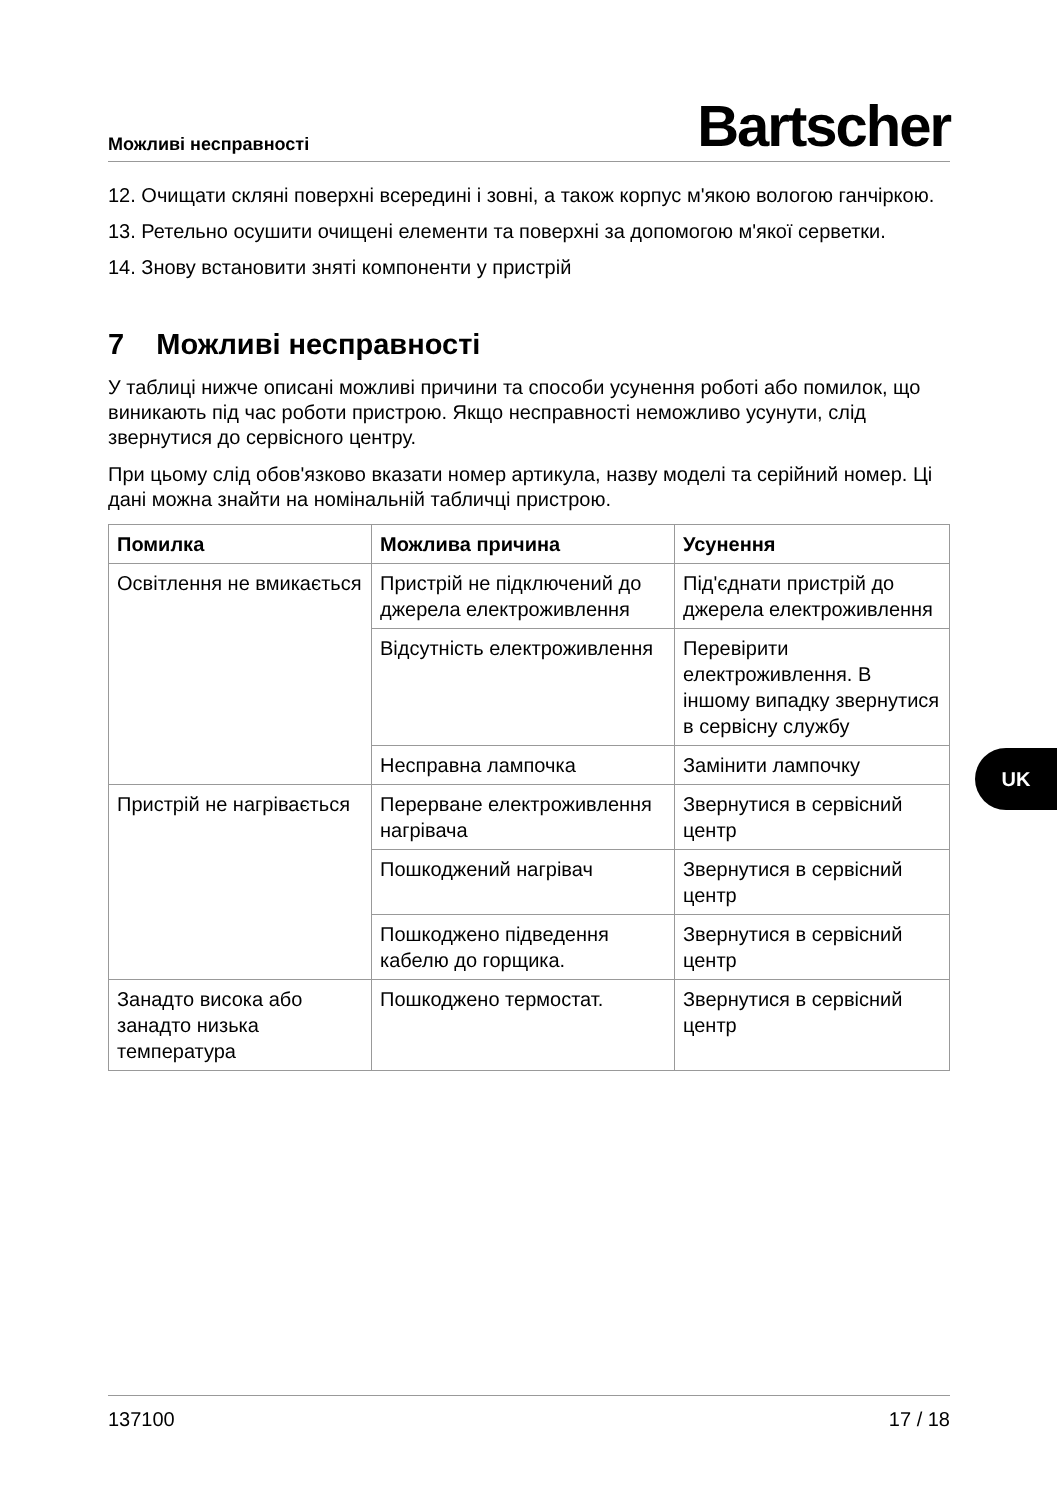Можливі несправності Bartscher
12. Очищати скляні поверхні всередині і зовні, а також корпус м'якою вологою ганчіркою.
13. Ретельно осушити очищені елементи та поверхні за допомогою м'якої серветки.
14. Знову встановити зняті компоненти у пристрій
7 Можливі несправності
У таблиці нижче описані можливі причини та способи усунення роботі або помилок, що виникають під час роботи пристрою. Якщо несправності неможливо усунути, слід звернутися до сервісного центру.
При цьому слід обов'язково вказати номер артикула, назву моделі та серійний номер. Ці дані можна знайти на номінальній табличці пристрою.
| Помилка | Можлива причина | Усунення |
| --- | --- | --- |
| Освітлення не вмикається | Пристрій не підключений до джерела електроживлення | Під'єднати пристрій до джерела електроживлення |
| | Відсутність електроживлення | Перевірити електроживлення. В іншому випадку звернутися в сервісну службу |
| | Несправна лампочка | Замінити лампочку |
| Пристрій не нагрівається | Перерване електроживлення нагрівача | Звернутися в сервісний центр |
| | Пошкоджений нагрівач | Звернутися в сервісний центр |
| | Пошкоджено підведення кабелю до горщика. | Звернутися в сервісний центр |
| Занадто висока або занадто низька температура | Пошкоджено термостат. | Звернутися в сервісний центр |
UK
137100 17 / 18